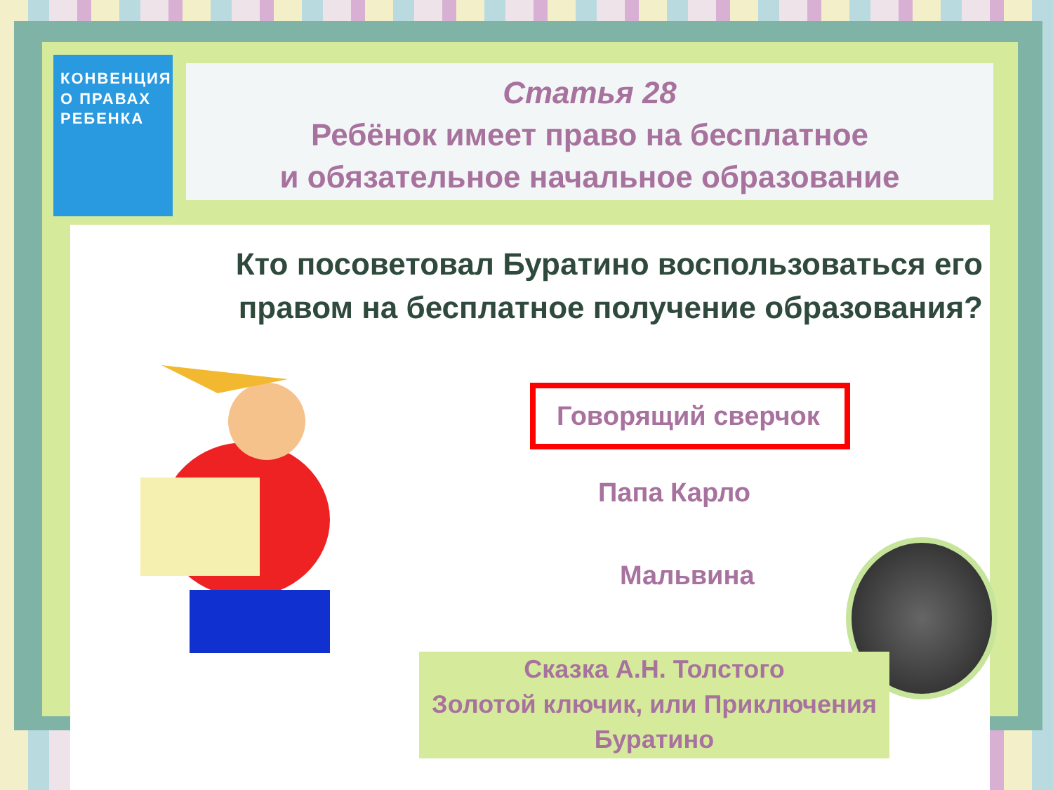КОНВЕНЦИЯ О ПРАВАХ РЕБЕНКА
Статья 28
Ребёнок имеет право на бесплатное
и обязательное начальное образование
Кто посоветовал Буратино воспользоваться его правом на бесплатное получение образования?
Говорящий сверчок
Папа Карло
Мальвина
Сказка А.Н. Толстого
Золотой ключик, или Приключения Буратино